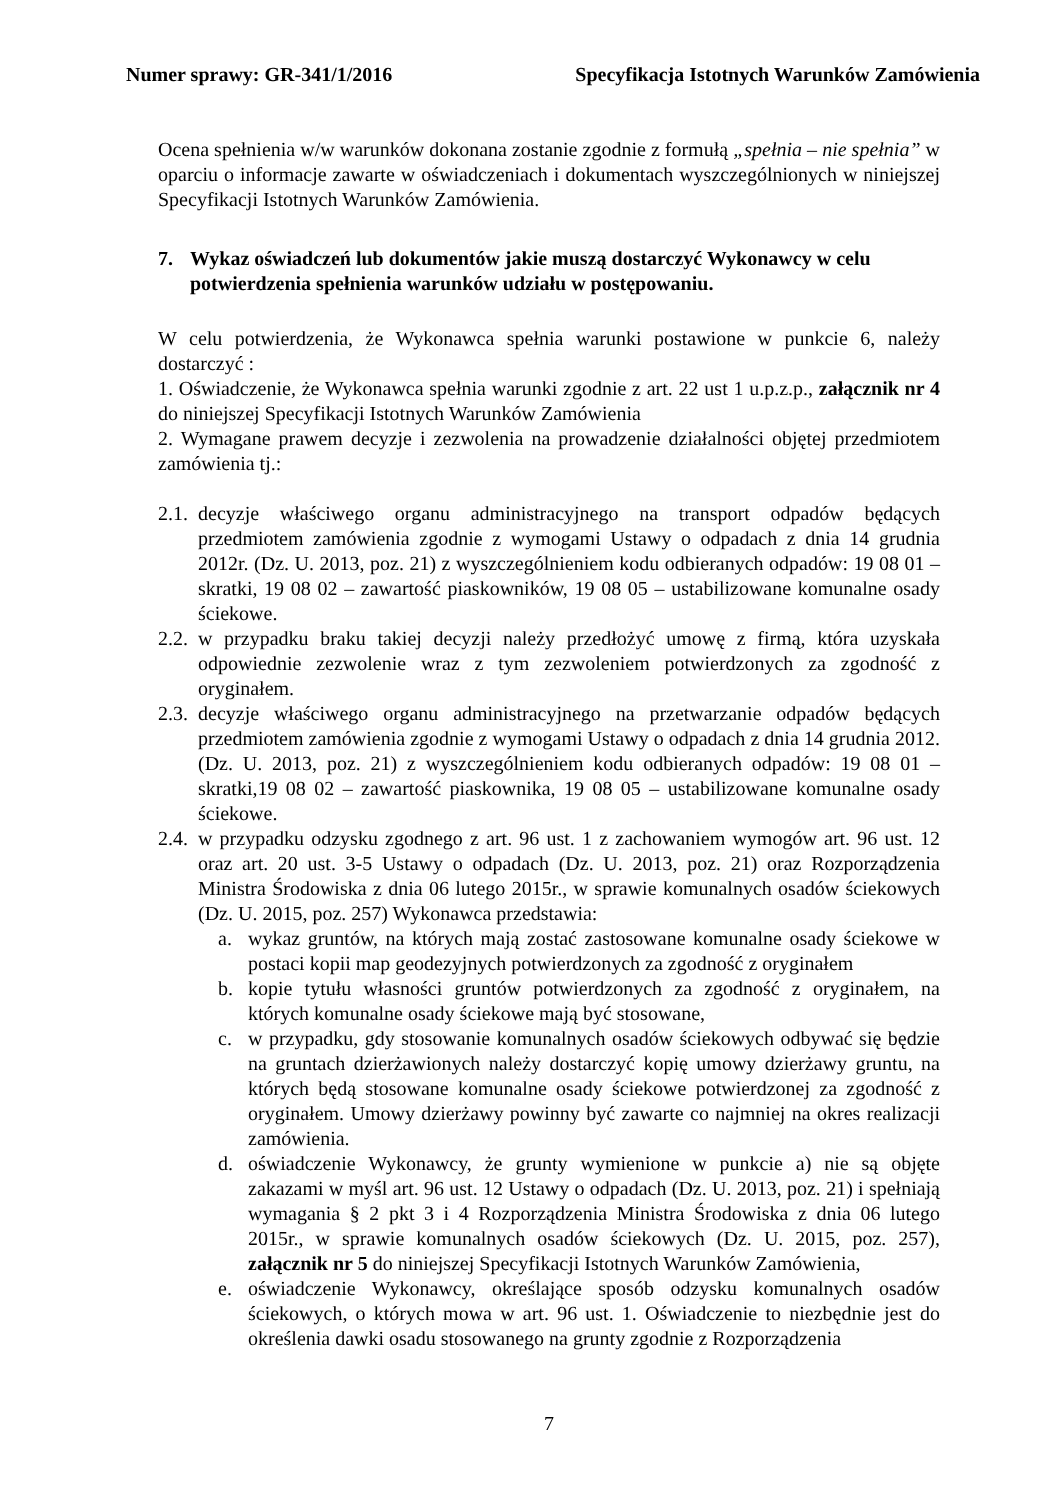Numer sprawy: GR-341/1/2016 Specyfikacja Istotnych Warunków Zamówienia
Ocena spełnienia w/w warunków dokonana zostanie zgodnie z formułą „spełnia – nie spełnia” w oparciu o informacje zawarte w oświadczeniach i dokumentach wyszczególnionych w niniejszej Specyfikacji Istotnych Warunków Zamówienia.
7. Wykaz oświadczeń lub dokumentów jakie muszą dostarczyć Wykonawcy w celu potwierdzenia spełnienia warunków udziału w postępowaniu.
W celu potwierdzenia, że Wykonawca spełnia warunki postawione w punkcie 6, należy dostarczyć :
1. Oświadczenie, że Wykonawca spełnia warunki zgodnie z art. 22 ust 1 u.p.z.p., załącznik nr 4 do niniejszej Specyfikacji Istotnych Warunków Zamówienia
2. Wymagane prawem decyzje i zezwolenia na prowadzenie działalności objętej przedmiotem zamówienia tj.:
2.1. decyzje właściwego organu administracyjnego na transport odpadów będących przedmiotem zamówienia zgodnie z wymogami Ustawy o odpadach z dnia 14 grudnia 2012r. (Dz. U. 2013, poz. 21) z wyszczególnieniem kodu odbieranych odpadów: 19 08 01 – skratki, 19 08 02 – zawartość piaskowników, 19 08 05 – ustabilizowane komunalne osady ściekowe.
2.2. w przypadku braku takiej decyzji należy przedłożyć umowę z firmą, która uzyskała odpowiednie zezwolenie wraz z tym zezwoleniem potwierdzonych za zgodność z oryginałem.
2.3. decyzje właściwego organu administracyjnego na przetwarzanie odpadów będących przedmiotem zamówienia zgodnie z wymogami Ustawy o odpadach z dnia 14 grudnia 2012. (Dz. U. 2013, poz. 21) z wyszczególnieniem kodu odbieranych odpadów: 19 08 01 – skratki,19 08 02 – zawartość piaskownika, 19 08 05 – ustabilizowane komunalne osady ściekowe.
2.4. w przypadku odzysku zgodnego z art. 96 ust. 1 z zachowaniem wymogów art. 96 ust. 12 oraz art. 20 ust. 3-5 Ustawy o odpadach (Dz. U. 2013, poz. 21) oraz Rozporządzenia Ministra Środowiska z dnia 06 lutego 2015r., w sprawie komunalnych osadów ściekowych (Dz. U. 2015, poz. 257) Wykonawca przedstawia:
a. wykaz gruntów, na których mają zostać zastosowane komunalne osady ściekowe w postaci kopii map geodezyjnych potwierdzonych za zgodność z oryginałem
b. kopie tytułu własności gruntów potwierdzonych za zgodność z oryginałem, na których komunalne osady ściekowe mają być stosowane,
c. w przypadku, gdy stosowanie komunalnych osadów ściekowych odbywać się będzie na gruntach dzierżawionych należy dostarczyć kopię umowy dzierżawy gruntu, na których będą stosowane komunalne osady ściekowe potwierdzonej za zgodność z oryginałem. Umowy dzierżawy powinny być zawarte co najmniej na okres realizacji zamówienia.
d. oświadczenie Wykonawcy, że grunty wymienione w punkcie a) nie są objęte zakazami w myśl art. 96 ust. 12 Ustawy o odpadach (Dz. U. 2013, poz. 21) i spełniają wymagania § 2 pkt 3 i 4 Rozporządzenia Ministra Środowiska z dnia 06 lutego 2015r., w sprawie komunalnych osadów ściekowych (Dz. U. 2015, poz. 257), załącznik nr 5 do niniejszej Specyfikacji Istotnych Warunków Zamówienia,
e. oświadczenie Wykonawcy, określające sposób odzysku komunalnych osadów ściekowych, o których mowa w art. 96 ust. 1. Oświadczenie to niezbędnie jest do określenia dawki osadu stosowanego na grunty zgodnie z Rozporządzenia
7